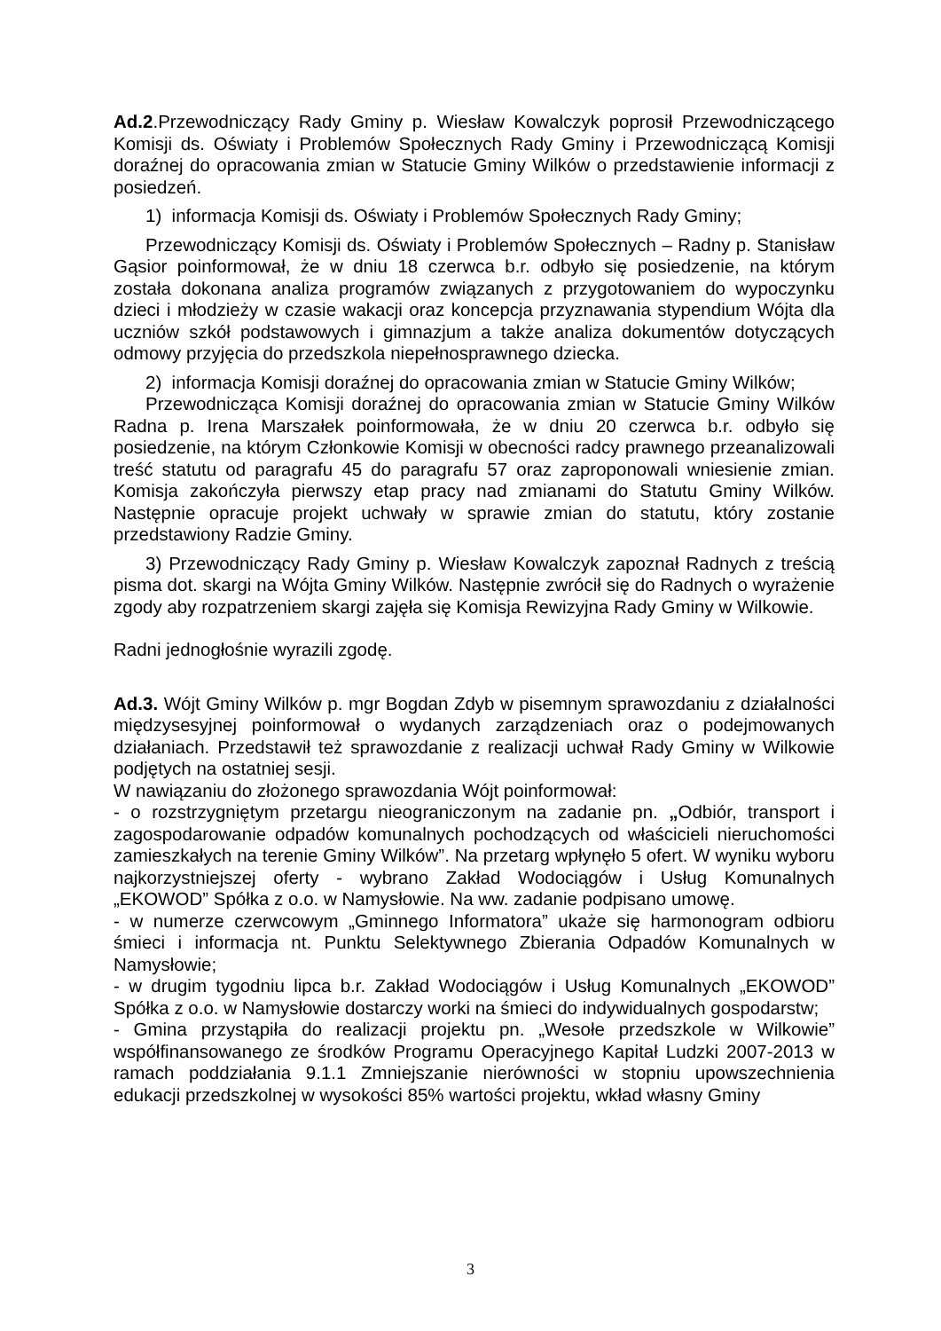Ad.2.Przewodniczący Rady Gminy p. Wiesław Kowalczyk poprosił Przewodniczącego Komisji ds. Oświaty i Problemów Społecznych Rady Gminy i Przewodniczącą Komisji doraźnej do opracowania zmian w Statucie Gminy Wilków o przedstawienie informacji z posiedzeń.
1) informacja Komisji ds. Oświaty i Problemów Społecznych Rady Gminy;
Przewodniczący Komisji ds. Oświaty i Problemów Społecznych – Radny p. Stanisław Gąsior poinformował, że w dniu 18 czerwca b.r. odbyło się posiedzenie, na którym została dokonana analiza programów związanych z przygotowaniem do wypoczynku dzieci i młodzieży w czasie wakacji oraz koncepcja przyznawania stypendium Wójta dla uczniów szkół podstawowych i gimnazjum a także analiza dokumentów dotyczących odmowy przyjęcia do przedszkola niepełnosprawnego dziecka.
2) informacja Komisji doraźnej do opracowania zmian w Statucie Gminy Wilków;
Przewodnicząca Komisji doraźnej do opracowania zmian w Statucie Gminy Wilków Radna p. Irena Marszałek poinformowała, że w dniu 20 czerwca b.r. odbyło się posiedzenie, na którym Członkowie Komisji w obecności radcy prawnego przeanalizowali treść statutu od paragrafu 45 do paragrafu 57 oraz zaproponowali wniesienie zmian. Komisja zakończyła pierwszy etap pracy nad zmianami do Statutu Gminy Wilków. Następnie opracuje projekt uchwały w sprawie zmian do statutu, który zostanie przedstawiony Radzie Gminy.
3) Przewodniczący Rady Gminy p. Wiesław Kowalczyk zapoznał Radnych z treścią pisma dot. skargi na Wójta Gminy Wilków. Następnie zwrócił się do Radnych o wyrażenie zgody aby rozpatrzeniem skargi zajęła się Komisja Rewizyjna Rady Gminy w Wilkowie.
Radni jednogłośnie wyrazili zgodę.
Ad.3. Wójt Gminy Wilków p. mgr Bogdan Zdyb w pisemnym sprawozdaniu z działalności międzysesyjnej poinformował o wydanych zarządzeniach oraz o podejmowanych działaniach. Przedstawił też sprawozdanie z realizacji uchwał Rady Gminy w Wilkowie podjętych na ostatniej sesji.
W nawiązaniu do złożonego sprawozdania Wójt poinformował:
- o rozstrzygniętym przetargu nieograniczonym na zadanie pn. „Odbiór, transport i zagospodarowanie odpadów komunalnych pochodzących od właścicieli nieruchomości zamieszkałych na terenie Gminy Wilków”. Na przetarg wpłynęło 5 ofert. W wyniku wyboru najkorzystniejszej oferty - wybrano Zakład Wodociągów i Usług Komunalnych „EKOWOD” Spółka z o.o. w Namysłowie. Na ww. zadanie podpisano umowę.
- w numerze czerwcowym „Gminnego Informatora” ukaże się harmonogram odbioru śmieci i informacja nt. Punktu Selektywnego Zbierania Odpadów Komunalnych w Namysłowie;
- w drugim tygodniu lipca b.r. Zakład Wodociągów i Usług Komunalnych „EKOWOD” Spółka z o.o. w Namysłowie dostarczy worki na śmieci do indywidualnych gospodarstw;
- Gmina przystąpiła do realizacji projektu pn. „Wesołe przedszkole w Wilkowie” współfinansowanego ze środków Programu Operacyjnego Kapitał Ludzki 2007-2013 w ramach poddziałania 9.1.1 Zmniejszanie nierówności w stopniu upowszechnienia edukacji przedszkolnej w wysokości 85% wartości projektu, wkład własny Gminy
3